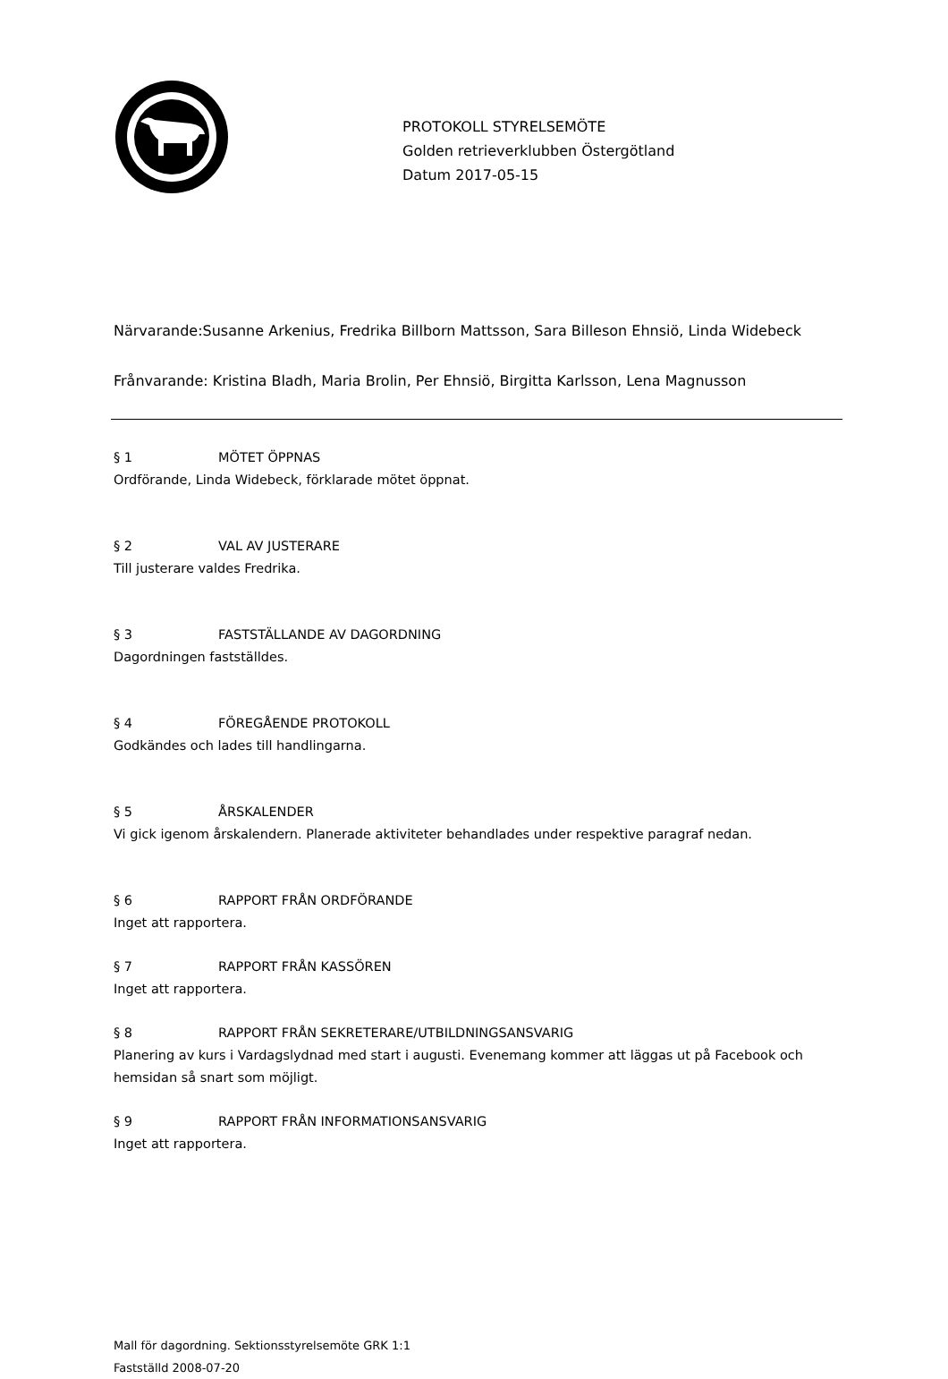PROTOKOLL STYRELSEMÖTE
Golden retrieverklubben Östergötland
Datum 2017-05-15
Närvarande:Susanne Arkenius, Fredrika Billborn Mattsson, Sara Billeson Ehnsiö, Linda Widebeck
Frånvarande: Kristina Bladh, Maria Brolin, Per Ehnsiö, Birgitta Karlsson, Lena Magnusson
§ 1 MÖTET ÖPPNAS
Ordförande, Linda Widebeck, förklarade mötet öppnat.
§ 2 VAL AV JUSTERARE
Till justerare valdes Fredrika.
§ 3 FASTSTÄLLANDE AV DAGORDNING
Dagordningen fastställdes.
§ 4 FÖREGÅENDE PROTOKOLL
Godkändes och lades till handlingarna.
§ 5 ÅRSKALENDER
Vi gick igenom årskalendern. Planerade aktiviteter behandlades under respektive paragraf nedan.
§ 6 RAPPORT FRÅN ORDFÖRANDE
Inget att rapportera.
§ 7 RAPPORT FRÅN KASSÖREN
Inget att rapportera.
§ 8 RAPPORT FRÅN SEKRETERARE/UTBILDNINGSANSVARIG
Planering av kurs i Vardagslydnad med start i augusti. Evenemang kommer att läggas ut på Facebook och hemsidan så snart som möjligt.
§ 9 RAPPORT FRÅN INFORMATIONSANSVARIG
Inget att rapportera.
Mall för dagordning. Sektionsstyrelsemöte GRK 1:1
Fastställd 2008-07-20